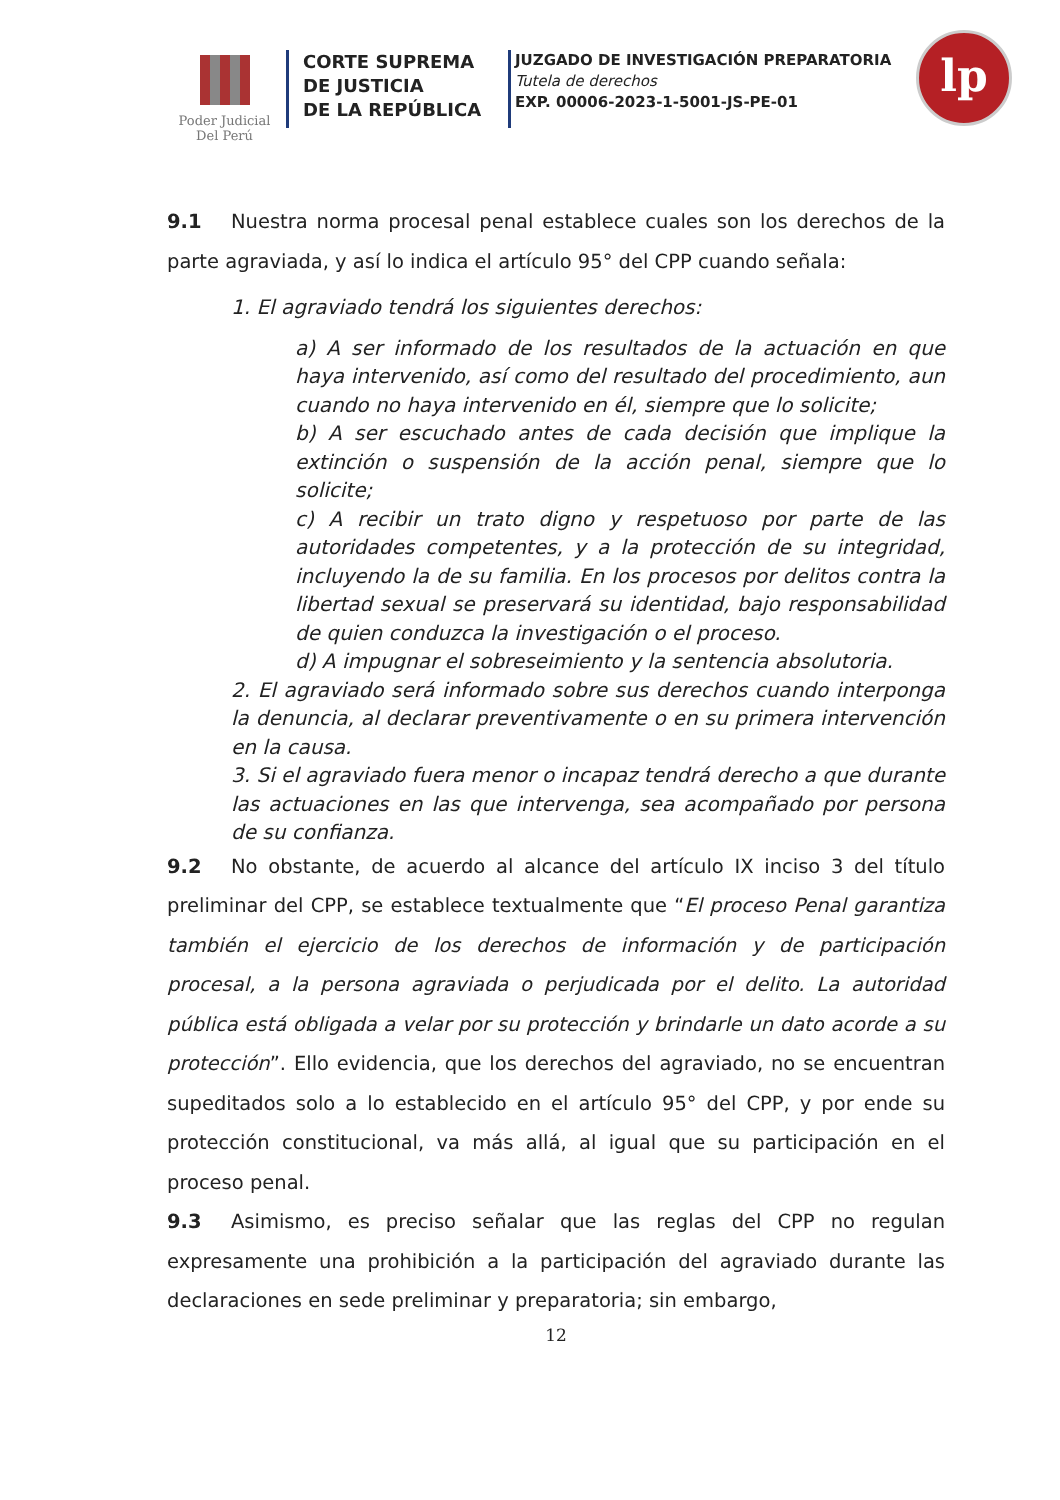Poder Judicial
Del Perú
CORTE SUPREMA
DE JUSTICIA
DE LA REPÚBLICA
JUZGADO DE INVESTIGACIÓN PREPARATORIA
Tutela de derechos
EXP. 00006-2023-1-5001-JS-PE-01
lp
9.1 Nuestra norma procesal penal establece cuales son los derechos de la parte agraviada, y así lo indica el artículo 95° del CPP cuando señala:
1. El agraviado tendrá los siguientes derechos:
a) A ser informado de los resultados de la actuación en que haya intervenido, así como del resultado del procedimiento, aun cuando no haya intervenido en él, siempre que lo solicite;
b) A ser escuchado antes de cada decisión que implique la extinción o suspensión de la acción penal, siempre que lo solicite;
c) A recibir un trato digno y respetuoso por parte de las autoridades competentes, y a la protección de su integridad, incluyendo la de su familia. En los procesos por delitos contra la libertad sexual se preservará su identidad, bajo responsabilidad de quien conduzca la investigación o el proceso.
d) A impugnar el sobreseimiento y la sentencia absolutoria.
2. El agraviado será informado sobre sus derechos cuando interponga la denuncia, al declarar preventivamente o en su primera intervención en la causa.
3. Si el agraviado fuera menor o incapaz tendrá derecho a que durante las actuaciones en las que intervenga, sea acompañado por persona de su confianza.
9.2 No obstante, de acuerdo al alcance del artículo IX inciso 3 del título preliminar del CPP, se establece textualmente que “El proceso Penal garantiza también el ejercicio de los derechos de información y de participación procesal, a la persona agraviada o perjudicada por el delito. La autoridad pública está obligada a velar por su protección y brindarle un dato acorde a su protección”. Ello evidencia, que los derechos del agraviado, no se encuentran supeditados solo a lo establecido en el artículo 95° del CPP, y por ende su protección constitucional, va más allá, al igual que su participación en el proceso penal.
9.3 Asimismo, es preciso señalar que las reglas del CPP no regulan expresamente una prohibición a la participación del agraviado durante las declaraciones en sede preliminar y preparatoria; sin embargo,
12